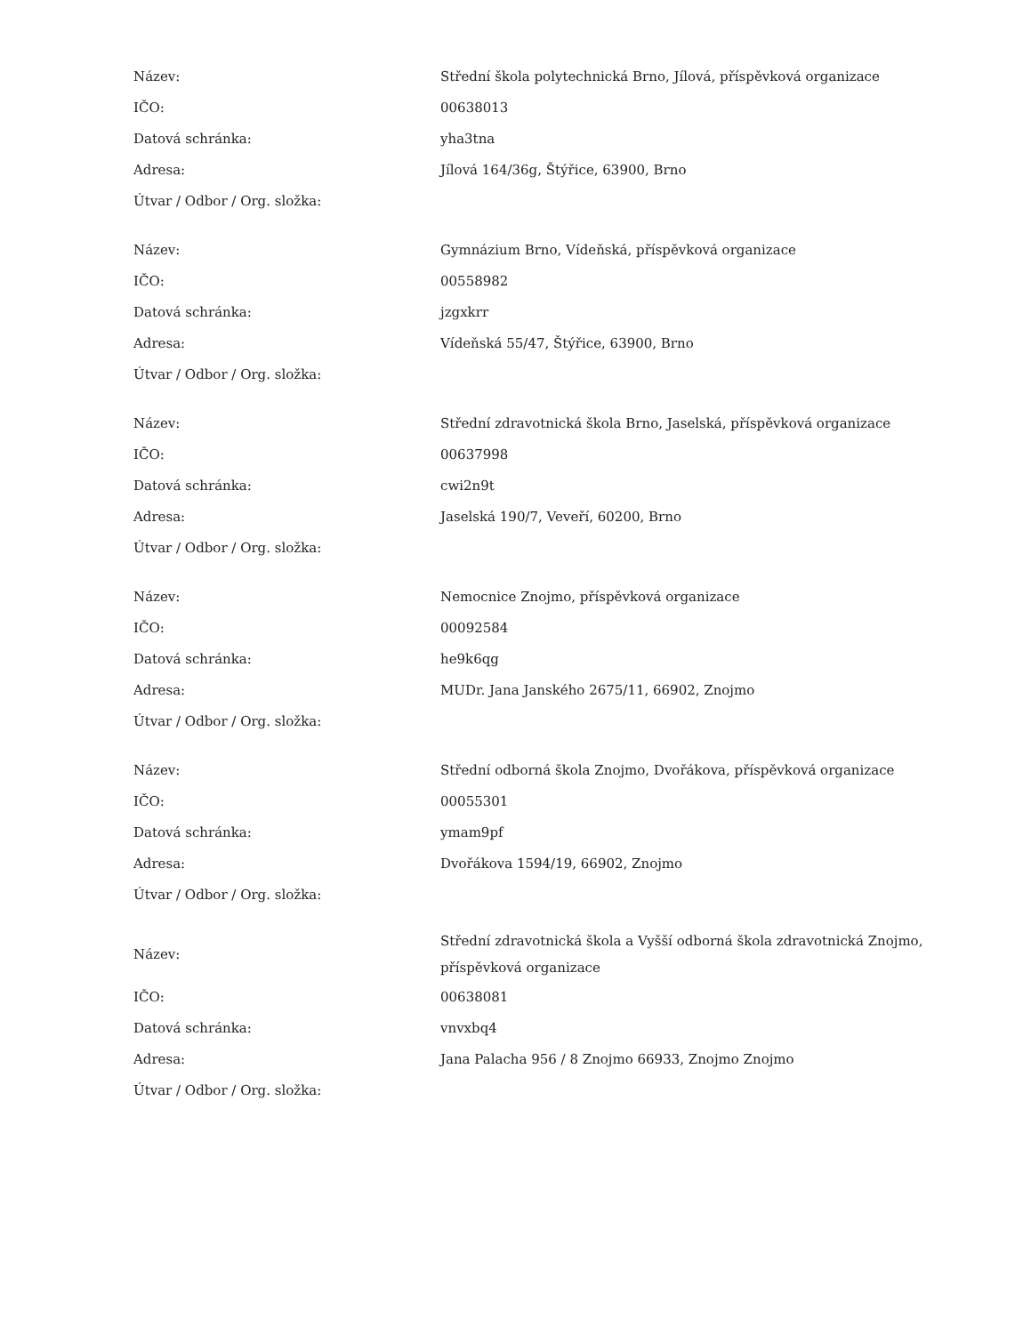| Název: | Střední škola polytechnická Brno, Jílová, příspěvková organizace |
| IČO: | 00638013 |
| Datová schránka: | yha3tna |
| Adresa: | Jílová 164/36g, Štýřice, 63900, Brno |
| Útvar / Odbor / Org. složka: | |
| Název: | Gymnázium Brno, Vídeňská, příspěvková organizace |
| IČO: | 00558982 |
| Datová schránka: | jzgxkrr |
| Adresa: | Vídeňská 55/47, Štýřice, 63900, Brno |
| Útvar / Odbor / Org. složka: | |
| Název: | Střední zdravotnická škola Brno, Jaselská, příspěvková organizace |
| IČO: | 00637998 |
| Datová schránka: | cwi2n9t |
| Adresa: | Jaselská 190/7, Veveří, 60200, Brno |
| Útvar / Odbor / Org. složka: | |
| Název: | Nemocnice Znojmo, příspěvková organizace |
| IČO: | 00092584 |
| Datová schránka: | he9k6qg |
| Adresa: | MUDr. Jana Janského 2675/11, 66902, Znojmo |
| Útvar / Odbor / Org. složka: | |
| Název: | Střední odborná škola Znojmo, Dvořákova, příspěvková organizace |
| IČO: | 00055301 |
| Datová schránka: | ymam9pf |
| Adresa: | Dvořákova 1594/19, 66902, Znojmo |
| Útvar / Odbor / Org. složka: | |
| Název: | Střední zdravotnická škola a Vyšší odborná škola zdravotnická Znojmo, příspěvková organizace |
| IČO: | 00638081 |
| Datová schránka: | vnvxbq4 |
| Adresa: | Jana Palacha 956 / 8 Znojmo 66933, Znojmo Znojmo |
| Útvar / Odbor / Org. složka: | |